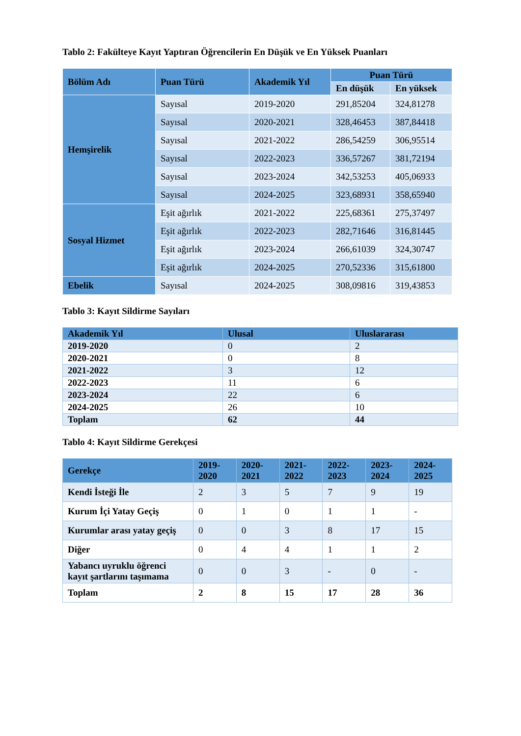Tablo 2: Fakülteye Kayıt Yaptıran Öğrencilerin En Düşük ve En Yüksek Puanları
| Bölüm Adı | Puan Türü | Akademik Yıl | Puan Türü | |
| --- | --- | --- | --- | --- |
| | | | En düşük | En yüksek |
| Hemşirelik | Sayısal | 2019-2020 | 291,85204 | 324,81278 |
| | Sayısal | 2020-2021 | 328,46453 | 387,84418 |
| | Sayısal | 2021-2022 | 286,54259 | 306,95514 |
| | Sayısal | 2022-2023 | 336,57267 | 381,72194 |
| | Sayısal | 2023-2024 | 342,53253 | 405,06933 |
| | Sayısal | 2024-2025 | 323,68931 | 358,65940 |
| Sosyal Hizmet | Eşit ağırlık | 2021-2022 | 225,68361 | 275,37497 |
| | Eşit ağırlık | 2022-2023 | 282,71646 | 316,81445 |
| | Eşit ağırlık | 2023-2024 | 266,61039 | 324,30747 |
| | Eşit ağırlık | 2024-2025 | 270,52336 | 315,61800 |
| Ebelik | Sayısal | 2024-2025 | 308,09816 | 319,43853 |
Tablo 3: Kayıt Sildirme Sayıları
| Akademik Yıl | Ulusal | Uluslararası |
| --- | --- | --- |
| 2019-2020 | 0 | 2 |
| 2020-2021 | 0 | 8 |
| 2021-2022 | 3 | 12 |
| 2022-2023 | 11 | 6 |
| 2023-2024 | 22 | 6 |
| 2024-2025 | 26 | 10 |
| Toplam | 62 | 44 |
Tablo 4: Kayıt Sildirme Gerekçesi
| Gerekçe | 2019- 2020 | 2020- 2021 | 2021- 2022 | 2022- 2023 | 2023- 2024 | 2024- 2025 |
| --- | --- | --- | --- | --- | --- | --- |
| Kendi İsteği İle | 2 | 3 | 5 | 7 | 9 | 19 |
| Kurum İçi Yatay Geçiş | 0 | 1 | 0 | 1 | 1 | - |
| Kurumlar arası yatay geçiş | 0 | 0 | 3 | 8 | 17 | 15 |
| Diğer | 0 | 4 | 4 | 1 | 1 | 2 |
| Yabancı uyruklu öğrenci kayıt şartlarını taşımama | 0 | 0 | 3 | - | 0 | - |
| Toplam | 2 | 8 | 15 | 17 | 28 | 36 |